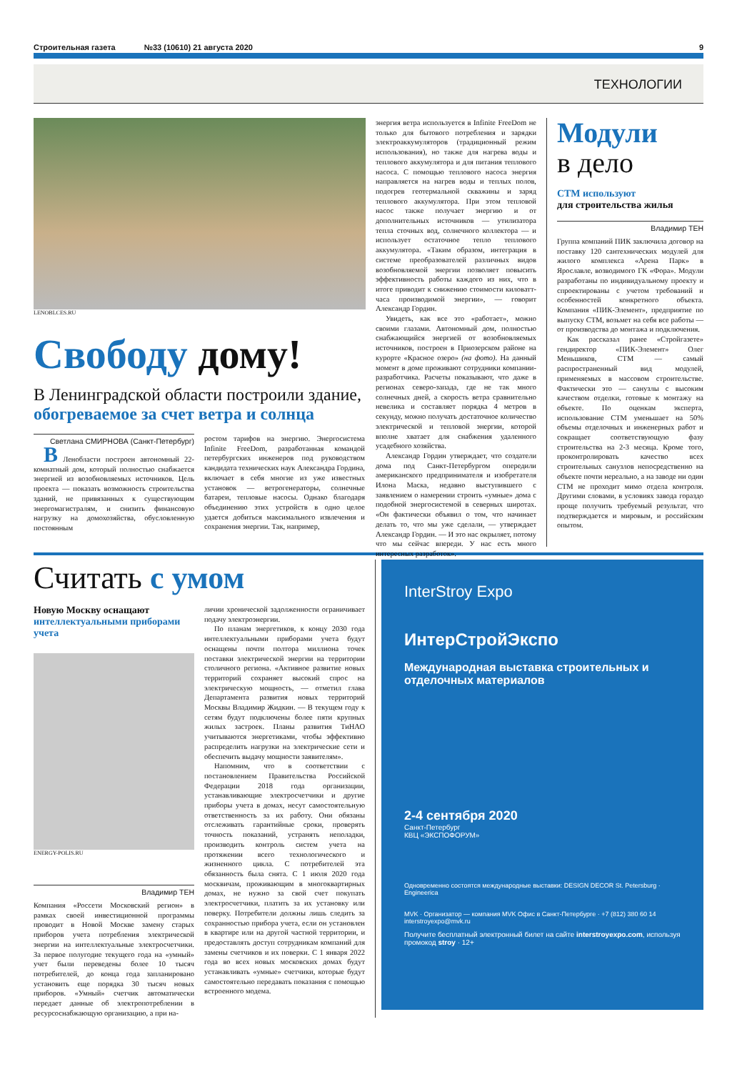Строительная газета №33 (10610) 21 августа 2020 9
ТЕХНОЛОГИИ
LENOBLCES.RU
Свободу дому!
В Ленинградской области построили здание, обогреваемое за счет ветра и солнца
Светлана СМИРНОВА (Санкт-Петербург)
В Ленобласти построен автономный 22-комнатный дом, который полностью снабжается энергией из возобновляемых источников. Цель проекта — показать возможность строительства зданий, не привязанных к существующим энергомагистралям, и снизить финансовую нагрузку на домохозяйства, обусловленную постоянным
ростом тарифов на энергию. Энергосистема Infinite FreeDom, разработанная командой петербургских инженеров под руководством кандидата технических наук Александра Гордина, включает в себя многие из уже известных установок — ветрогенераторы, солнечные батареи, тепловые насосы. Однако благодаря объединению этих устройств в одно целое удается добиться максимального извлечения и сохранения энергии. Так, например,
энергия ветра используется в Infinite FreeDom не только для бытового потребления и зарядки электроаккумуляторов (традиционный режим использования), но также для нагрева воды и теплового аккумулятора и для питания теплового насоса. С помощью теплового насоса энергия направляется на нагрев воды и теплых полов, подогрев геотермальной скважины и заряд теплового аккумулятора. При этом тепловой насос также получает энергию и от дополнительных источников — утилизатора тепла сточных вод, солнечного коллектора — и использует остаточное тепло теплового аккумулятора. «Таким образом, интеграция в системе преобразователей различных видов возобновляемой энергии позволяет повысить эффективность работы каждого из них, что в итоге приводит к снижению стоимости киловатт-часа производимой энергии», — говорит Александр Гордин.
Увидеть, как все это «работает», можно своими глазами. Автономный дом, полностью снабжающийся энергией от возобновляемых источников, построен в Приозерском районе на курорте «Красное озеро» (на фото). На данный момент в доме проживают сотрудники компании-разработчика. Расчеты показывают, что даже в регионах северо-запада, где не так много солнечных дней, а скорость ветра сравнительно невелика и составляет порядка 4 метров в секунду, можно получать достаточное количество электрической и тепловой энергии, которой вполне хватает для снабжения удаленного усадебного хозяйства.
Александр Гордин утверждает, что создатели дома под Санкт-Петербургом опередили американского предпринимателя и изобретателя Илона Маска, недавно выступившего с заявлением о намерении строить «умные» дома с подобной энергосистемой в северных широтах. «Он фактически объявил о том, что начинает делать то, что мы уже сделали, — утверждает Александр Гордин. — И это нас окрыляет, потому что мы сейчас впереди. У нас есть много интересных разработок».
Модули
в дело
СТМ используют
для строительства жилья
Владимир ТЕН
Группа компаний ПИК заключила договор на поставку 120 сантехнических модулей для жилого комплекса «Арена Парк» в Ярославле, возводимого ГК «Фора». Модули разработаны по индивидуальному проекту и спроектированы с учетом требований и особенностей конкретного объекта. Компания «ПИК-Элемент», предприятие по выпуску СТМ, возьмет на себя все работы — от производства до монтажа и подключения.
Как рассказал ранее «Стройгазете» гендиректор «ПИК-Элемент» Олег Меньшиков, СТМ — самый распространенный вид модулей, применяемых в массовом строительстве. Фактически это — санузлы с высоким качеством отделки, готовые к монтажу на объекте. По оценкам эксперта, использование СТМ уменьшает на 50% объемы отделочных и инженерных работ и сокращает соответствующую фазу строительства на 2-3 месяца. Кроме того, проконтролировать качество всех строительных санузлов непосредственно на объекте почти нереально, а на заводе ни один СТМ не проходит мимо отдела контроля. Другими словами, в условиях завода гораздо проще получить требуемый результат, что подтверждается и мировым, и российским опытом.
Считать с умом
Новую Москву оснащают интеллектуальными приборами учета
ENERGY-POLIS.RU
Владимир ТЕН
Компания «Россети Московский регион» в рамках своей инвестиционной программы проводит в Новой Москве замену старых приборов учета потребления электрической энергии на интеллектуальные электросчетчики. За первое полугодие текущего года на «умный» учет были переведены более 10 тысяч потребителей, до конца года запланировано установить еще порядка 30 тысяч новых приборов. «Умный» счетчик автоматически передает данные об электропотреблении в ресурсоснабжающую организацию, а при на-
личии хронической задолженности ограничивает подачу электроэнергии.
По планам энергетиков, к концу 2030 года интеллектуальными приборами учета будут оснащены почти полтора миллиона точек поставки электрической энергии на территории столичного региона. «Активное развитие новых территорий сохраняет высокий спрос на электрическую мощность, — отметил глава Департамента развития новых территорий Москвы Владимир Жидкин. — В текущем году к сетям будут подключены более пяти крупных жилых застроек. Планы развития ТиНАО учитываются энергетиками, чтобы эффективно распределить нагрузки на электрические сети и обеспечить выдачу мощности заявителям».
Напомним, что в соответствии с постановлением Правительства Российской Федерации 2018 года организации, устанавливающие электросчетчики и другие приборы учета в домах, несут самостоятельную ответственность за их работу. Они обязаны отслеживать гарантийные сроки, проверять точность показаний, устранять неполадки, производить контроль систем учета на протяжении всего технологического и жизненного цикла. С потребителей эта обязанность была снята. С 1 июля 2020 года москвичам, проживающим в многоквартирных домах, не нужно за свой счет покупать электросчетчики, платить за их установку или поверку. Потребители должны лишь следить за сохранностью прибора учета, если он установлен в квартире или на другой частной территории, и предоставлять доступ сотрудникам компаний для замены счетчиков и их поверки. С 1 января 2022 года во всех новых московских домах будут устанавливать «умные» счетчики, которые будут самостоятельно передавать показания с помощью встроенного модема.
InterStroy Expo
ИнтерСтройЭкспо
Международная выставка строительных и отделочных материалов
2-4 сентября 2020
Санкт-Петербург
КВЦ «ЭКСПОФОРУМ»
Одновременно состоятся международные выставки: DESIGN DECOR St. Petersburg · Engineerica
MVK · Организатор — компания MVK Офис в Санкт-Петербурге · +7 (812) 380 60 14 interstroyexpo@mvk.ru
Получите бесплатный электронный билет на сайте interstroyexpo.com, используя промокод stroy · 12+